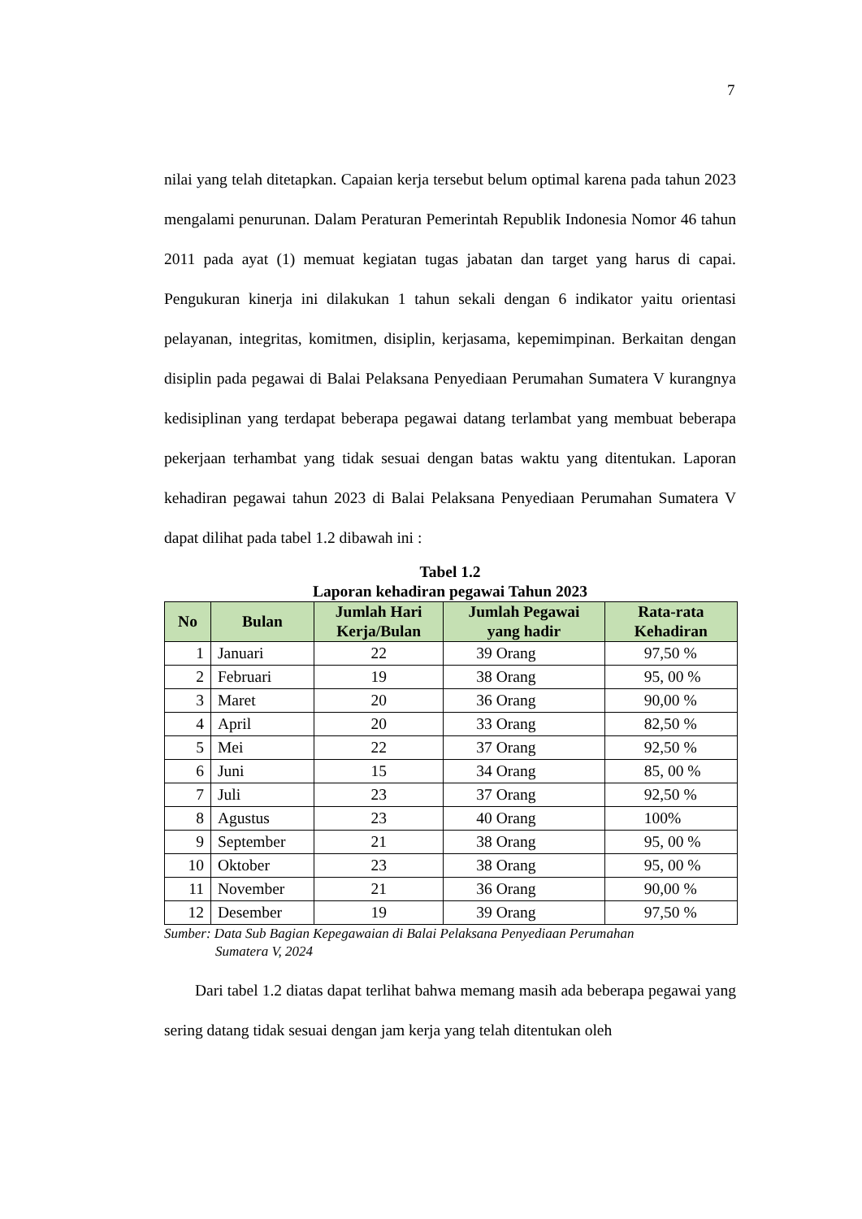7
nilai yang telah ditetapkan. Capaian kerja tersebut belum optimal karena pada tahun 2023 mengalami penurunan. Dalam Peraturan Pemerintah Republik Indonesia Nomor 46 tahun 2011 pada ayat (1) memuat kegiatan tugas jabatan dan target yang harus di capai. Pengukuran kinerja ini dilakukan 1 tahun sekali dengan 6 indikator yaitu orientasi pelayanan, integritas, komitmen, disiplin, kerjasama, kepemimpinan. Berkaitan dengan disiplin pada pegawai di Balai Pelaksana Penyediaan Perumahan Sumatera V kurangnya kedisiplinan yang terdapat beberapa pegawai datang terlambat yang membuat beberapa pekerjaan terhambat yang tidak sesuai dengan batas waktu yang ditentukan. Laporan kehadiran pegawai tahun 2023 di Balai Pelaksana Penyediaan Perumahan Sumatera V dapat dilihat pada tabel 1.2 dibawah ini :
Tabel 1.2
Laporan kehadiran pegawai Tahun 2023
| No | Bulan | Jumlah Hari Kerja/Bulan | Jumlah Pegawai yang hadir | Rata-rata Kehadiran |
| --- | --- | --- | --- | --- |
| 1 | Januari | 22 | 39 Orang | 97,50 % |
| 2 | Februari | 19 | 38 Orang | 95, 00 % |
| 3 | Maret | 20 | 36 Orang | 90,00 % |
| 4 | April | 20 | 33 Orang | 82,50 % |
| 5 | Mei | 22 | 37 Orang | 92,50 % |
| 6 | Juni | 15 | 34 Orang | 85, 00 % |
| 7 | Juli | 23 | 37 Orang | 92,50 % |
| 8 | Agustus | 23 | 40 Orang | 100% |
| 9 | September | 21 | 38 Orang | 95, 00 % |
| 10 | Oktober | 23 | 38 Orang | 95, 00 % |
| 11 | November | 21 | 36 Orang | 90,00 % |
| 12 | Desember | 19 | 39 Orang | 97,50 % |
Sumber: Data Sub Bagian Kepegawaian di Balai Pelaksana Penyediaan Perumahan
Sumatera V, 2024
Dari tabel 1.2 diatas dapat terlihat bahwa memang masih ada beberapa pegawai yang sering datang tidak sesuai dengan jam kerja yang telah ditentukan oleh